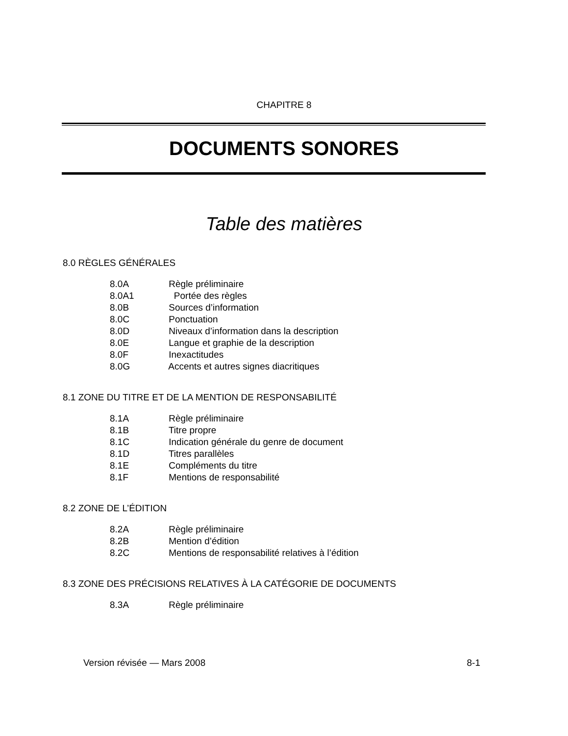CHAPITRE 8
DOCUMENTS SONORES
Table des matières
8.0 RÈGLES GÉNÉRALES
8.0A Règle préliminaire
8.0A1 Portée des règles
8.0B Sources d’information
8.0C Ponctuation
8.0D Niveaux d’information dans la description
8.0E Langue et graphie de la description
8.0F Inexactitudes
8.0G Accents et autres signes diacritiques
8.1 ZONE DU TITRE ET DE LA MENTION DE RESPONSABILITÉ
8.1A Règle préliminaire
8.1B Titre propre
8.1C Indication générale du genre de document
8.1D Titres parallèles
8.1E Compléments du titre
8.1F Mentions de responsabilité
8.2 ZONE DE L’ÉDITION
8.2A Règle préliminaire
8.2B Mention d’édition
8.2C Mentions de responsabilité relatives à l’édition
8.3 ZONE DES PRÉCISIONS RELATIVES À LA CATÉGORIE DE DOCUMENTS
8.3A Règle préliminaire
Version révisée — Mars 2008 8-1